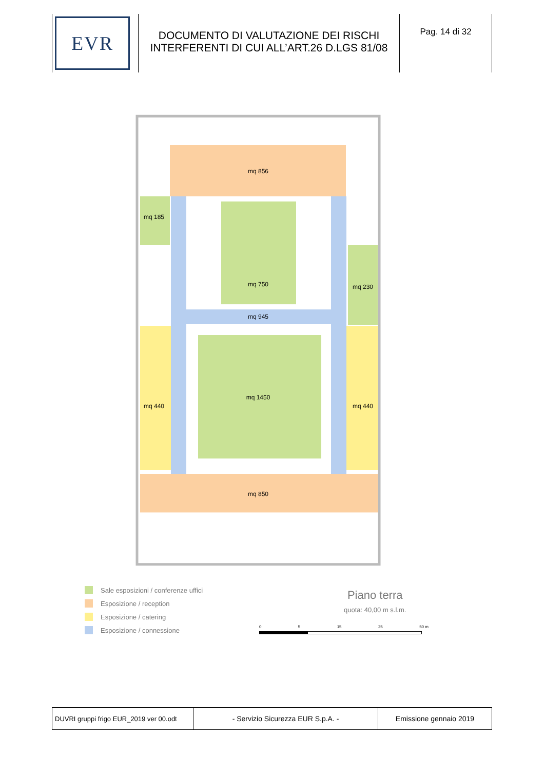| EVR | DOCUMENTO DI VALUTAZIONE DEI RISCHI INTERFERENTI DI CUI ALL’ART.26 D.LGS 81/08 | Pag. 14 di 32 |
mq 856
mq 185
mq 945
mq 750
mq 230
mq 1450
mq 440
mq 440
mq 850
Sale esposizioni / conferenze uffici
Esposizione / reception
Esposizione / catering
Esposizione / connessione
Piano terra
quota: 40,00 m s.l.m.
0 5 15 25 50 m
| DUVRI gruppi frigo EUR_2019 ver 00.odt | - Servizio Sicurezza EUR S.p.A. - | Emissione gennaio 2019 |